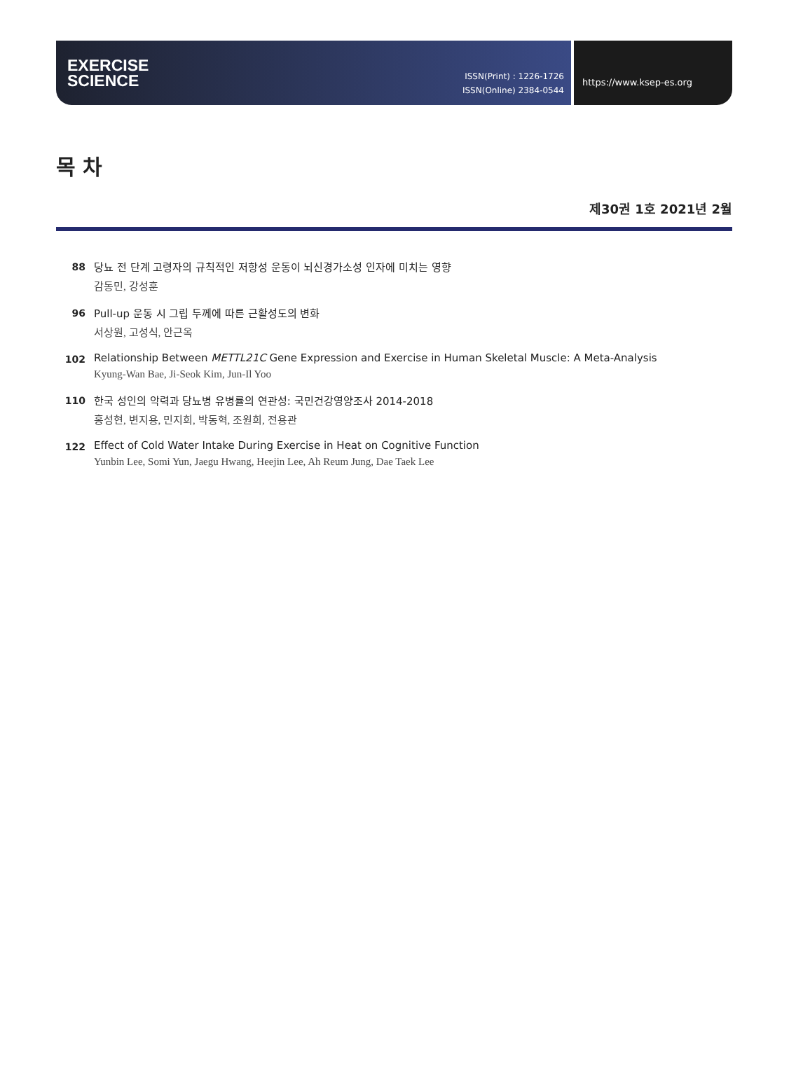EXERCISE
SCIENCE
ISSN(Print) : 1226-1726
ISSN(Online) 2384-0544
https://www.ksep-es.org
목 차
제30권 1호 2021년 2월
88
당뇨 전 단계 고령자의 규칙적인 저항성 운동이 뇌신경가소성 인자에 미치는 영향
감동민, 강성훈
96
Pull-up 운동 시 그립 두께에 따른 근활성도의 변화
서상원, 고성식, 안근옥
102
Relationship Between METTL21C Gene Expression and Exercise in Human Skeletal Muscle: A Meta-Analysis
Kyung-Wan Bae, Ji-Seok Kim, Jun-Il Yoo
110
한국 성인의 악력과 당뇨병 유병률의 연관성: 국민건강영양조사 2014-2018
홍성현, 변지용, 민지희, 박동혁, 조원희, 전용관
122
Effect of Cold Water Intake During Exercise in Heat on Cognitive Function
Yunbin Lee, Somi Yun, Jaegu Hwang, Heejin Lee, Ah Reum Jung, Dae Taek Lee